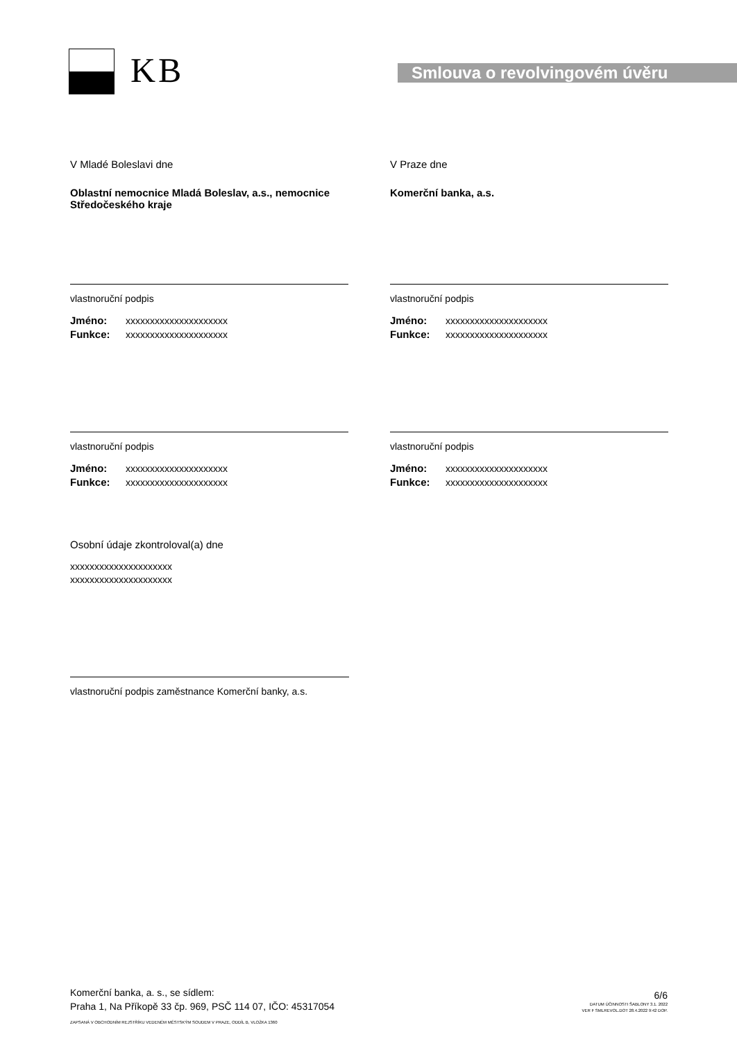KB Smlouva o revolvingovém úvěru
V Mladé Boleslavi dne
Oblastní nemocnice Mladá Boleslav, a.s., nemocnice Středočeského kraje
vlastnoruční podpis
Jméno: xxxxxxxxxxxxxxxxxxxxx
Funkce: xxxxxxxxxxxxxxxxxxxxx
vlastnoruční podpis
Jméno: xxxxxxxxxxxxxxxxxxxxx
Funkce: xxxxxxxxxxxxxxxxxxxxx
V Praze dne
Komerční banka, a.s.
vlastnoruční podpis
Jméno: xxxxxxxxxxxxxxxxxxxxx
Funkce: xxxxxxxxxxxxxxxxxxxxx
vlastnoruční podpis
Jméno: xxxxxxxxxxxxxxxxxxxxx
Funkce: xxxxxxxxxxxxxxxxxxxxx
Osobní údaje zkontroloval(a) dne
xxxxxxxxxxxxxxxxxxxxx
xxxxxxxxxxxxxxxxxxxxx
vlastnoruční podpis zaměstnance Komerční banky, a.s.
Komerční banka, a. s., se sídlem:
Praha 1, Na Příkopě 33 čp. 969, PSČ 114 07, IČO: 45317054
ZAPSANÁ V OBCHODNÍM REJSTŘÍKU VEDENÉM MĚSTSKÝM SOUDEM V PRAZE, ODDÍL B, VLOŽKA 1360
6/6
DATUM ÚČINNOSTI ŠABLONY 3.1. 2022
VER F SMLREVOL.DOT 28.4.2022 9:42 DOP.